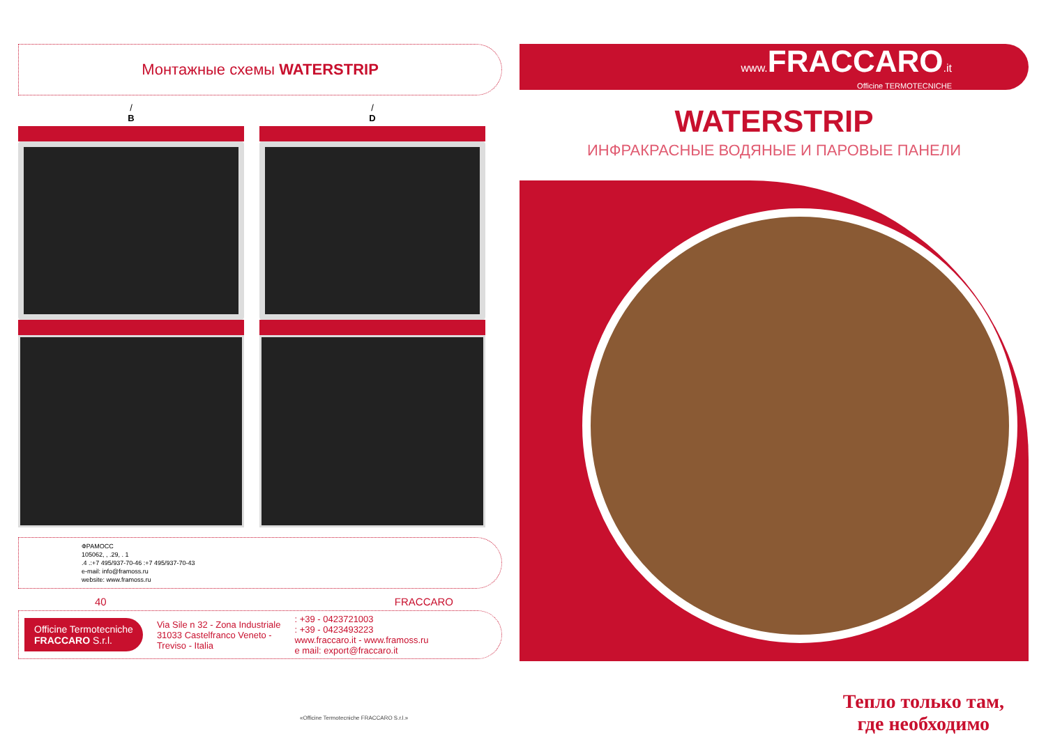Монтажные схемы WATERSTRIP
/
B
/
D
ФРАМОСС
105062, , .29, . 1
.4 .:+7 495/937-70-46 :+7 495/937-70-43
e-mail: info@framoss.ru
website: www.framoss.ru
40 FRACCARO
Officine Termotecniche
FRACCARO S.r.l.
Via Sile n 32 - Zona Industriale
31033 Castelfranco Veneto -
Treviso - Italia
: +39 - 0423721003
: +39 - 0423493223
www.fraccaro.it - www.framoss.ru
e mail: export@fraccaro.it
«Officine Termotecniche FRACCARO S.r.l.»
www. FRACCARO.it
Officine TERMOTECNICHE
WATERSTRIP
ИНФРАКРАСНЫЕ ВОДЯНЫЕ И ПАРОВЫЕ ПАНЕЛИ
Тепло только там,
где необходимо